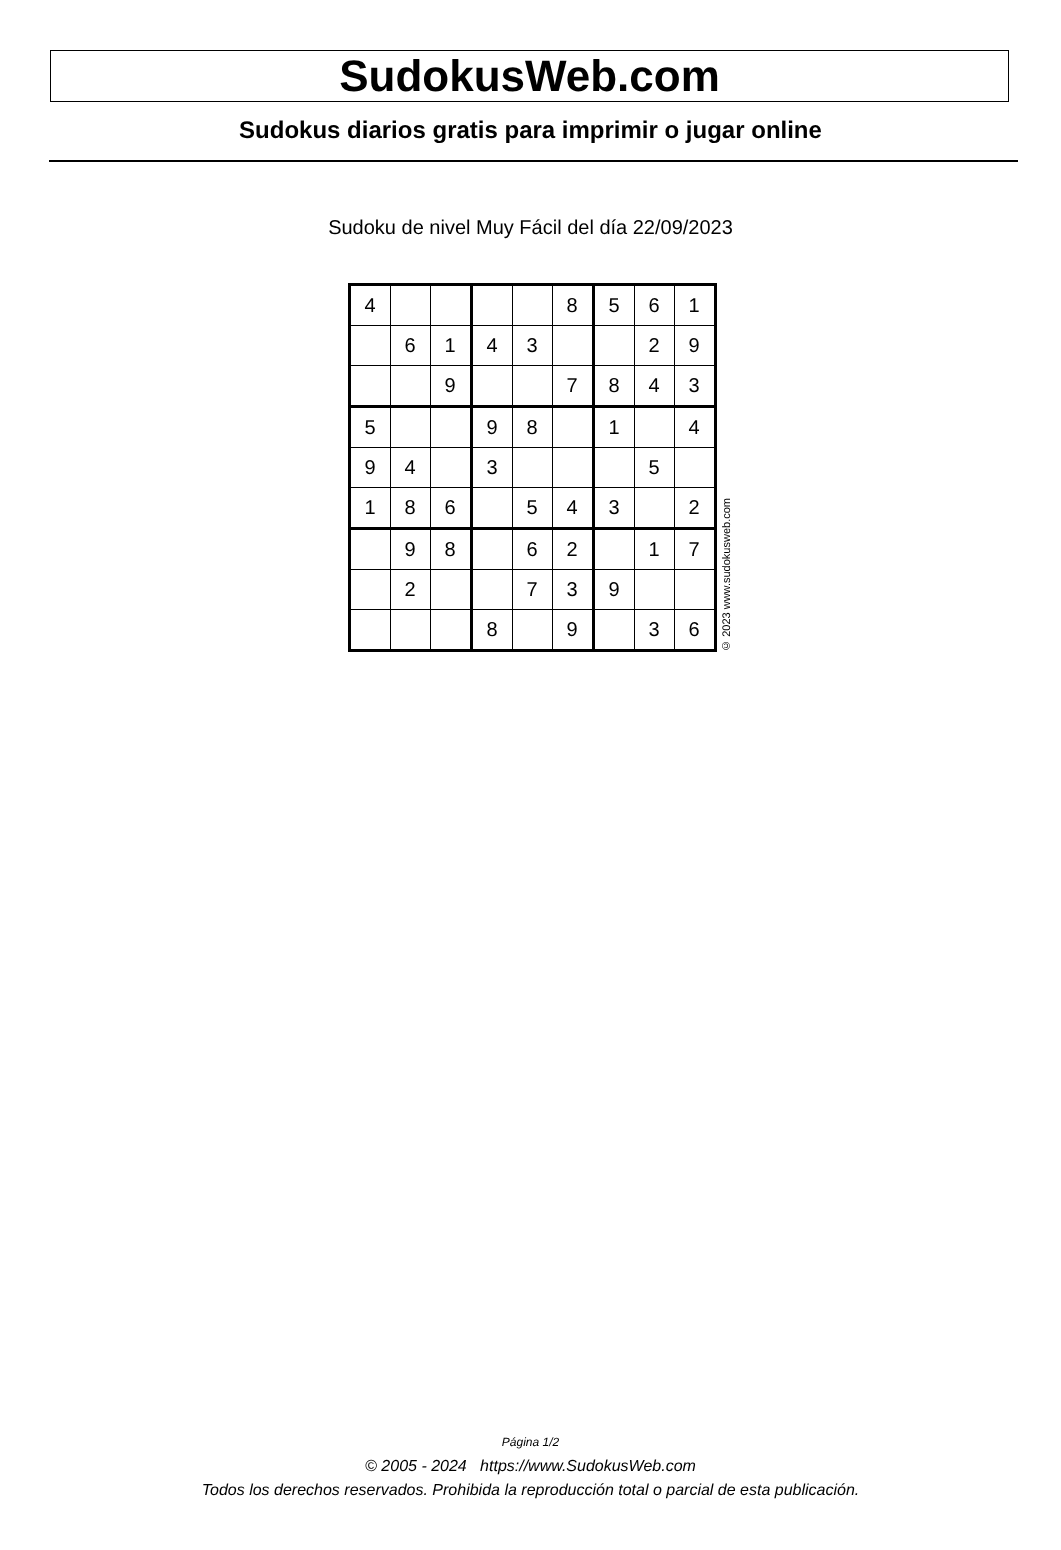SudokusWeb.com
Sudokus diarios gratis para imprimir o jugar online
Sudoku de nivel Muy Fácil del día 22/09/2023
| 4 | | | | | 8 | 5 | 6 | 1 |
| | 6 | 1 | 4 | 3 | | | 2 | 9 |
| | | 9 | | | 7 | 8 | 4 | 3 |
| 5 | | | 9 | 8 | | 1 | | 4 |
| 9 | 4 | | 3 | | | | 5 | |
| 1 | 8 | 6 | | 5 | 4 | 3 | | 2 |
| | 9 | 8 | | 6 | 2 | | 1 | 7 |
| | 2 | | | 7 | 3 | 9 | | |
| | | | 8 | | 9 | | 3 | 6 |
© 2023 www.sudokusweb.com
Página 1/2
© 2005 - 2024 https://www.SudokusWeb.com
Todos los derechos reservados. Prohibida la reproducción total o parcial de esta publicación.